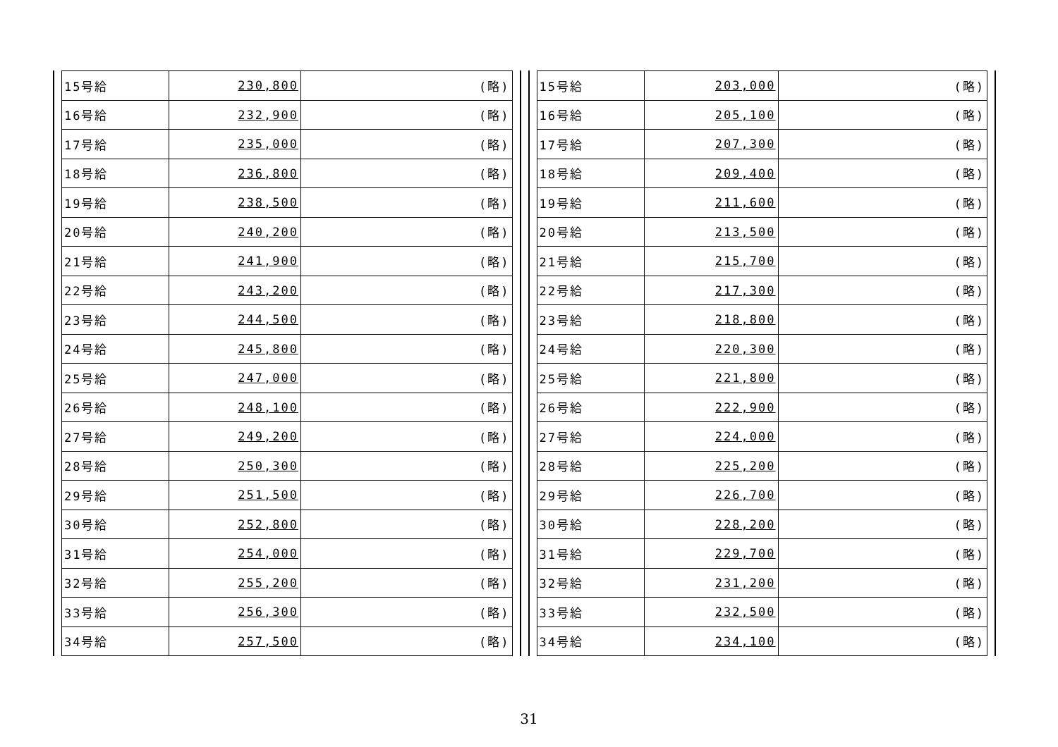| 15号給 | 230,800 | (略) |
| 16号給 | 232,900 | (略) |
| 17号給 | 235,000 | (略) |
| 18号給 | 236,800 | (略) |
| 19号給 | 238,500 | (略) |
| 20号給 | 240,200 | (略) |
| 21号給 | 241,900 | (略) |
| 22号給 | 243,200 | (略) |
| 23号給 | 244,500 | (略) |
| 24号給 | 245,800 | (略) |
| 25号給 | 247,000 | (略) |
| 26号給 | 248,100 | (略) |
| 27号給 | 249,200 | (略) |
| 28号給 | 250,300 | (略) |
| 29号給 | 251,500 | (略) |
| 30号給 | 252,800 | (略) |
| 31号給 | 254,000 | (略) |
| 32号給 | 255,200 | (略) |
| 33号給 | 256,300 | (略) |
| 34号給 | 257,500 | (略) |
| 15号給 | 203,000 | (略) |
| 16号給 | 205,100 | (略) |
| 17号給 | 207,300 | (略) |
| 18号給 | 209,400 | (略) |
| 19号給 | 211,600 | (略) |
| 20号給 | 213,500 | (略) |
| 21号給 | 215,700 | (略) |
| 22号給 | 217,300 | (略) |
| 23号給 | 218,800 | (略) |
| 24号給 | 220,300 | (略) |
| 25号給 | 221,800 | (略) |
| 26号給 | 222,900 | (略) |
| 27号給 | 224,000 | (略) |
| 28号給 | 225,200 | (略) |
| 29号給 | 226,700 | (略) |
| 30号給 | 228,200 | (略) |
| 31号給 | 229,700 | (略) |
| 32号給 | 231,200 | (略) |
| 33号給 | 232,500 | (略) |
| 34号給 | 234,100 | (略) |
31